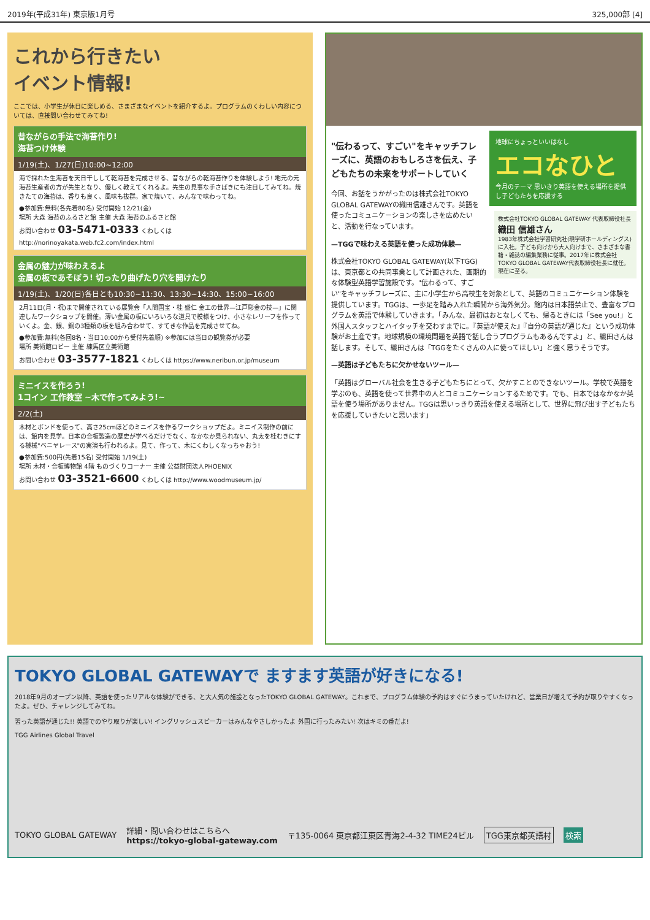2019年(平成31年) 東京版1月号 325,000部 [4]
これから行きたい
イベント情報!
ここでは、小学生が休日に楽しめる、さまざまなイベントを紹介するよ。プログラムのくわしい内容については、直接問い合わせてみてね!
昔ながらの手法で海苔作り!
海苔つけ体験
1/19(土)、1/27(日)10:00~12:00
海で採れた生海苔を天日干しして乾海苔を完成させる、昔ながらの乾海苔作りを体験しよう! 地元の元海苔生産者の方が先生となり、優しく教えてくれるよ。先生の見事な手さばきにも注目してみてね。焼きたての海苔は、香りも良く、風味も抜群。家で焼いて、みんなで味わってね。
●参加費:無料(各先着80名) 受付開始 12/21(金)
場所 大森 海苔のふるさと館 主催 大森 海苔のふるさと館
お問い合わせ 03-5471-0333 くわしくは http://norinoyakata.web.fc2.com/index.html
金属の魅力が味わえるよ
金属の板であそぼう! 切ったり曲げたり穴を開けたり
1/19(土)、1/20(日)各日とも10:30~11:30、13:30~14:30、15:00~16:00
2月11日(月・祝)まで開催されている展覧会「人間国宝・桂 盛仁 金工の世界—江戸彫金の技—」に関連したワークショップを開催。薄い金属の板にいろいろな道具で模様をつけ、小さなレリーフを作っていくよ。金、銀、銅の3種類の板を組み合わせて、すてきな作品を完成させてね。
●参加費:無料(各回8名・当日10:00から受付先着順) ※参加には当日の観覧券が必要
場所 美術館ロビー 主催 練馬区立美術館
お問い合わせ 03-3577-1821 くわしくは https://www.neribun.or.jp/museum
ミニイスを作ろう!
1コイン 工作教室 ~木で作ってみよう!~
2/2(土)
木材とボンドを使って、高さ25cmほどのミニイスを作るワークショップだよ。ミニイス制作の前には、館内を見学。日本の合板製造の歴史が学べるだけでなく、なかなか見られない、丸太を桂むきにする機械"ベニヤレース"の実演も行われるよ。見て、作って、木にくわしくなっちゃおう!
●参加費:500円(先着15名) 受付開始 1/19(土)
場所 木材・合板博物館 4階 ものづくりコーナー 主催 公益財団法人PHOENIX
お問い合わせ 03-3521-6600 くわしくは http://www.woodmuseum.jp/
地球にちょっといいはなし
エコなひと
今月のテーマ 思いきり英語を使える場所を提供し子どもたちを応援する
株式会社TOKYO GLOBAL GATEWAY 代表取締役社長
織田 信雄さん
1983年株式会社学習研究社(現学研ホールディングス)に入社。子ども向けから大人向けまで、さまざまな書籍・雑誌の編集業務に従事。2017年に株式会社TOKYO GLOBAL GATEWAY代表取締役社長に就任。現在に至る。
"伝わるって、すごい"をキャッチフレーズに、英語のおもしろさを伝え、子どもたちの未来をサポートしていく
今回、お話をうかがったのは株式会社TOKYO GLOBAL GATEWAYの織田信雄さんです。英語を使ったコミュニケーションの楽しさを広めたいと、活動を行なっています。
—TGGで味わえる英語を使った成功体験—
株式会社TOKYO GLOBAL GATEWAY(以下TGG)は、東京都との共同事業として計画された、画期的な体験型英語学習施設です。"伝わるって、すごい"をキャッチフレーズに、主に小学生から高校生を対象として、英語のコミュニケーション体験を提供しています。TGGは、一歩足を踏み入れた瞬間から海外気分。館内は日本語禁止で、豊富なプログラムを英語で体験していきます。「みんな、最初はおとなしくても、帰るときには「See you!」と外国人スタッフとハイタッチを交わすまでに。『英語が使えた』『自分の英語が通じた』という成功体験がお土産です。地球規模の環境問題を英語で話し合うプログラムもあるんですよ」と、織田さんは話します。そして、織田さんは「TGGをたくさんの人に使ってほしい」と強く思うそうです。
—英語は子どもたちに欠かせないツール—
「英語はグローバル社会を生きる子どもたちにとって、欠かすことのできないツール。学校で英語を学ぶのも、英語を使って世界中の人とコミュニケーションするためです。でも、日本ではなかなか英語を使う場所がありません。TGGは思いっきり英語を使える場所として、世界に飛び出す子どもたちを応援していきたいと思います」
TOKYO GLOBAL GATEWAYで ますます英語が好きになる!
2018年9月のオープン以降、英語を使ったリアルな体験ができる、と大人気の施設となったTOKYO GLOBAL GATEWAY。これまで、プログラム体験の予約はすぐにうまっていたけれど、営業日が増えて予約が取りやすくなったよ。ぜひ、チャレンジしてみてね。
習った英語が通じた!! 英語でのやり取りが楽しい! イングリッシュスピーカーはみんなやさしかったよ 外国に行ったみたい! 次はキミの番だよ!
TGG Airlines Global Travel
TOKYO GLOBAL GATEWAY 詳細・問い合わせはこちらへ
https://tokyo-global-gateway.com 〒135-0064 東京都江東区青海2-4-32 TIME24ビル TGG東京都英語村 検索